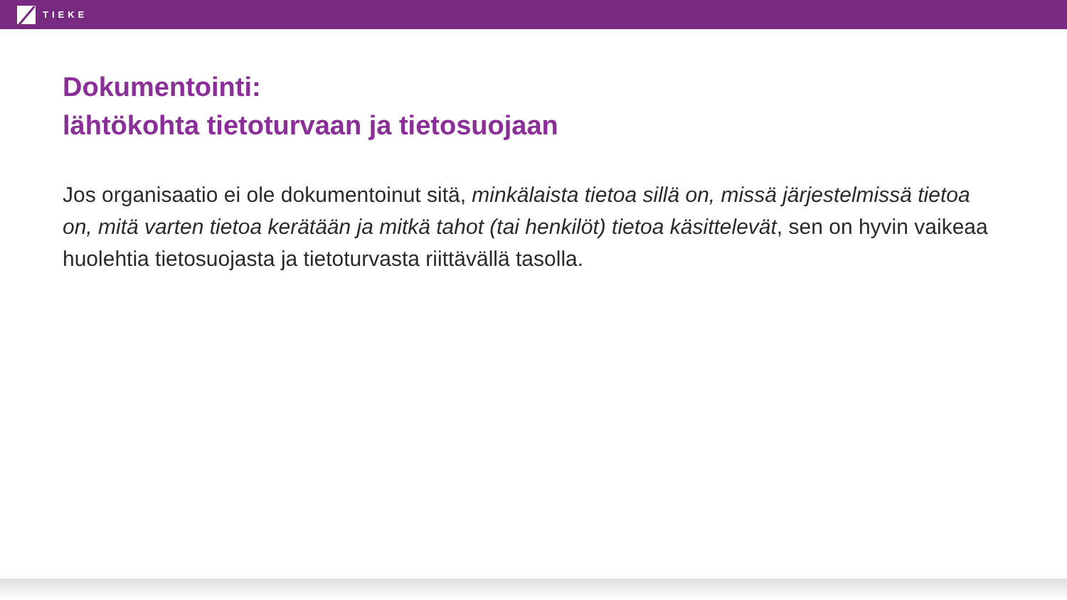TIEKE
Dokumentointi:
lähtökohta tietoturvaan ja tietosuojaan
Jos organisaatio ei ole dokumentoinut sitä, minkälaista tietoa sillä on, missä järjestelmissä tietoa on, mitä varten tietoa kerätään ja mitkä tahot (tai henkilöt) tietoa käsittelevät, sen on hyvin vaikeaa huolehtia tietosuojasta ja tietoturvasta riittävällä tasolla.